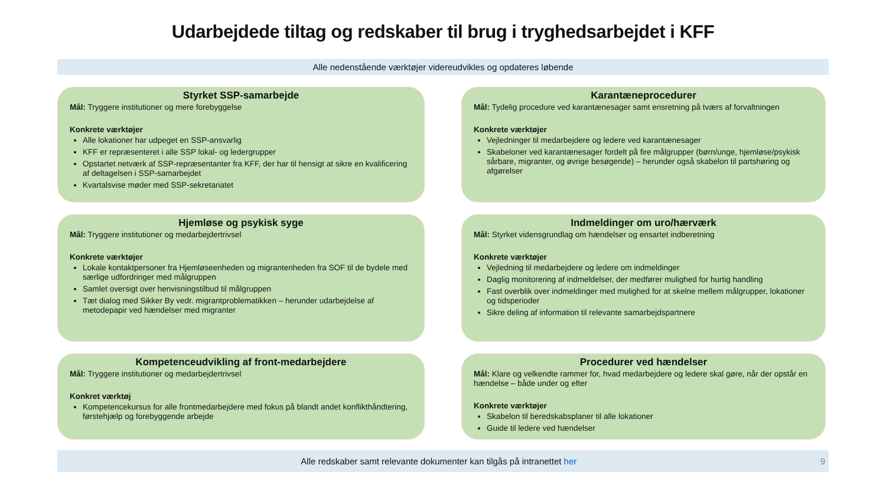Udarbejdede tiltag og redskaber til brug i tryghedsarbejdet i KFF
Alle nedenstående værktøjer videreudvikles og opdateres løbende
Styrket SSP-samarbejde
Mål: Tryggere institutioner og mere forebyggelse
Konkrete værktøjer
Alle lokationer har udpeget en SSP-ansvarlig
KFF er repræsenteret i alle SSP lokal- og ledergrupper
Opstartet netværk af SSP-repræsentanter fra KFF, der har til hensigt at sikre en kvalificering af deltagelsen i SSP-samarbejdet
Kvartalsvise møder med SSP-sekretariatet
Karantæneprocedurer
Mål: Tydelig procedure ved karantænesager samt ensretning på tværs af forvaltningen
Konkrete værktøjer
Vejledninger til medarbejdere og ledere ved karantænesager
Skabeloner ved karantænesager fordelt på fire målgrupper (børn/unge, hjemløse/psykisk sårbare, migranter, og øvrige besøgende) – herunder også skabelon til partshøring og afgørelser
Hjemløse og psykisk syge
Mål: Tryggere institutioner og medarbejdertrivsel
Konkrete værktøjer
Lokale kontaktpersoner fra Hjemløseenheden og migrantenheden fra SOF til de bydele med særlige udfordringer med målgruppen
Samlet oversigt over henvisningstilbud til målgruppen
Tæt dialog med Sikker By vedr. migrantproblematikken – herunder udarbejdelse af metodepapir ved hændelser med migranter
Indmeldinger om uro/hærværk
Mål: Styrket vidensgrundlag om hændelser og ensartet indberetning
Konkrete værktøjer
Vejledning til medarbejdere og ledere om indmeldinger
Daglig monitorering af indmeldelser, der medfører mulighed for hurtig handling
Fast overblik over indmeldinger med mulighed for at skelne mellem målgrupper, lokationer og tidsperioder
Sikre deling af information til relevante samarbejdspartnere
Kompetenceudvikling af front-medarbejdere
Mål: Tryggere institutioner og medarbejdertrivsel
Konkret værktøj
Kompetencekursus for alle frontmedarbejdere med fokus på blandt andet konflikthåndtering, førstehjælp og forebyggende arbejde
Procedurer ved hændelser
Mål: Klare og velkendte rammer for, hvad medarbejdere og ledere skal gøre, når der opstår en hændelse – både under og efter
Konkrete værktøjer
Skabelon til beredskabsplaner til alle lokationer
Guide til ledere ved hændelser
Alle redskaber samt relevante dokumenter kan tilgås på intranettet her 9